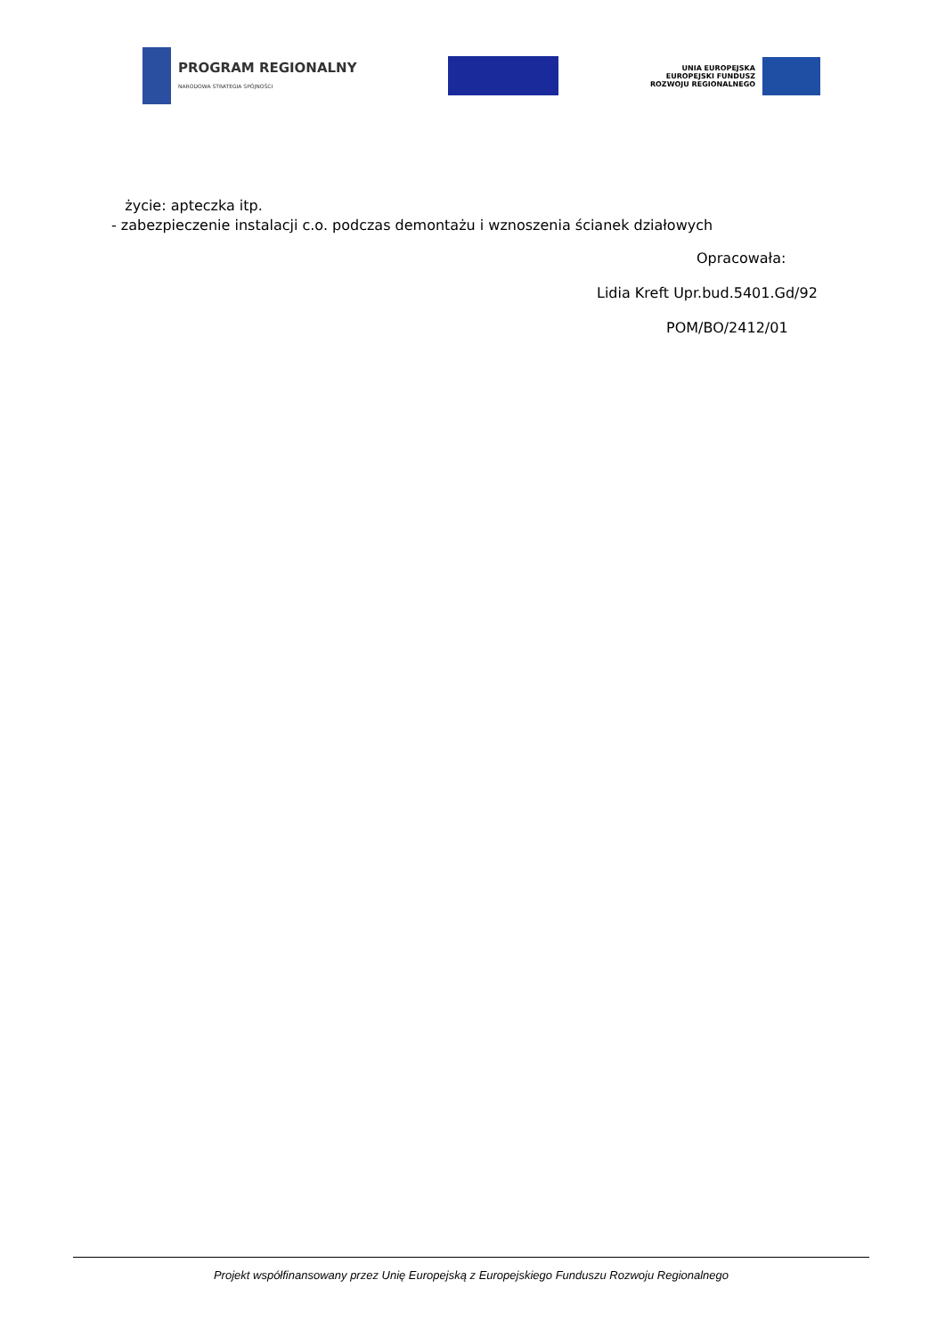PROGRAM REGIONALNY
NARODOWA STRATEGIA SPÓJNOŚCI
UNIA EUROPEJSKA
EUROPEJSKI FUNDUSZ
ROZWOJU REGIONALNEGO
życie: apteczka itp.
- zabezpieczenie instalacji c.o. podczas demontażu i wznoszenia ścianek działowych
Opracowała:
Lidia Kreft Upr.bud.5401.Gd/92
POM/BO/2412/01
Projekt współfinansowany przez Unię Europejską z Europejskiego Funduszu Rozwoju Regionalnego